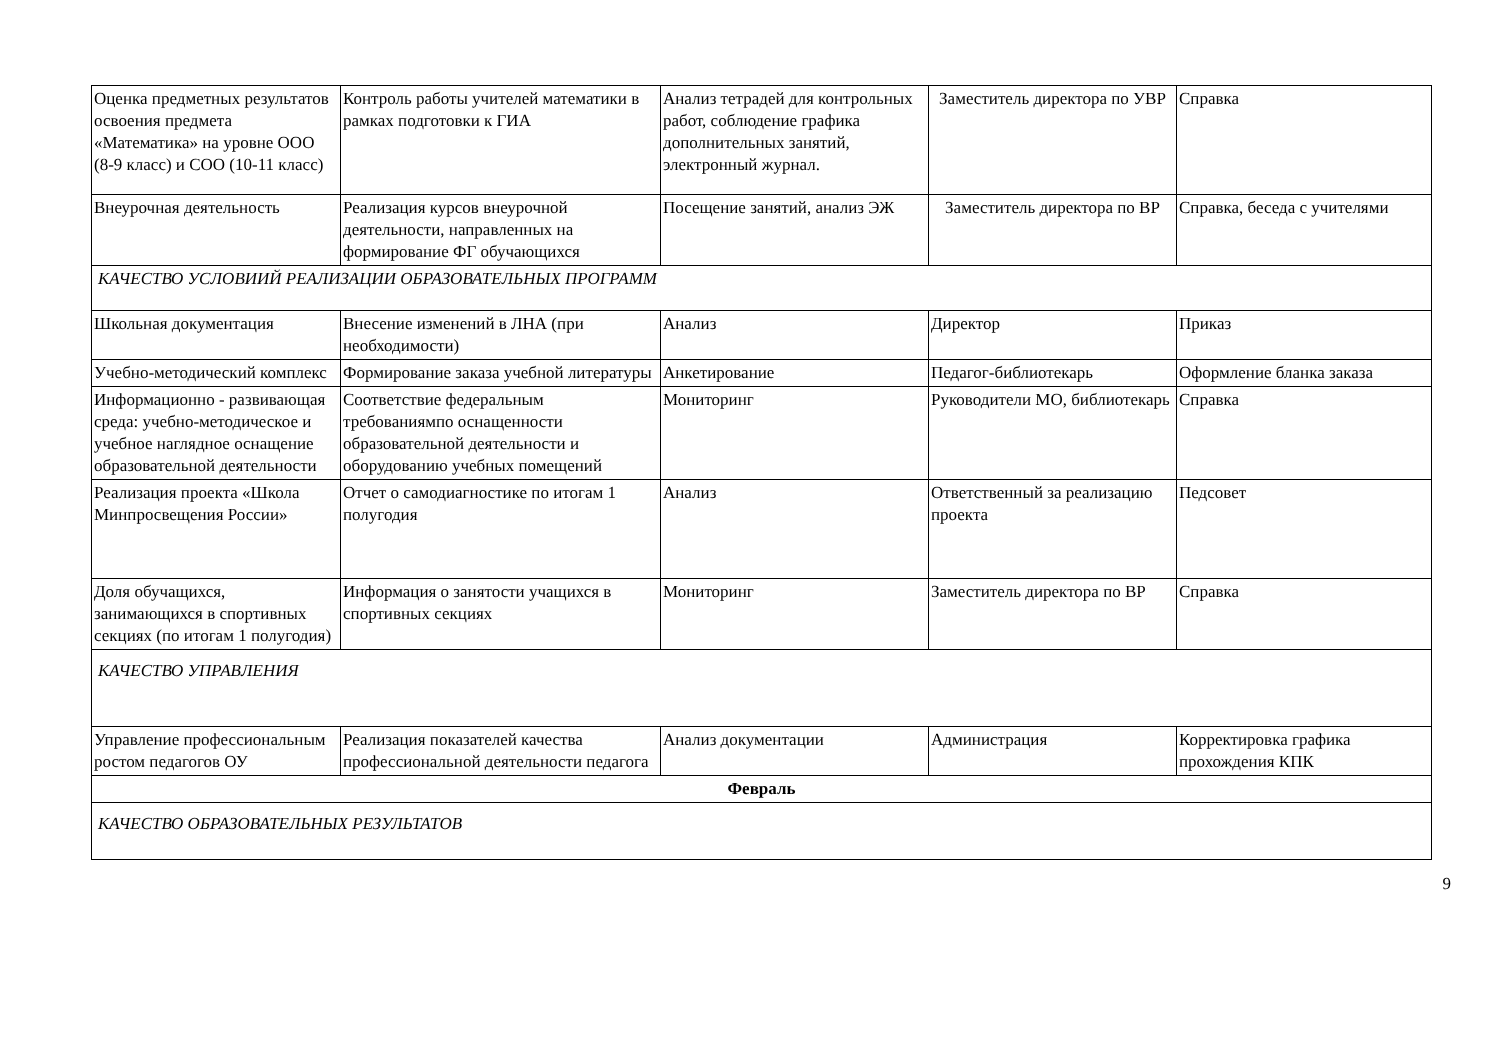| Оценка предметных результатов освоения предмета «Математика» на уровне ООО (8-9 класс) и СОО (10-11 класс) | Контроль работы учителей математики в рамках подготовки к ГИА | Анализ тетрадей для контрольных работ, соблюдение графика дополнительных занятий, электронный журнал. | Заместитель директора по УВР | Справка |
| Внеурочная деятельность | Реализация курсов внеурочной деятельности, направленных на формирование ФГ обучающихся | Посещение занятий, анализ ЭЖ | Заместитель директора по ВР | Справка, беседа с учителями |
| КАЧЕСТВО УСЛОВИИЙ РЕАЛИЗАЦИИ ОБРАЗОВАТЕЛЬНЫХ ПРОГРАММ | | | | |
| Школьная документация | Внесение изменений в ЛНА (при необходимости) | Анализ | Директор | Приказ |
| Учебно-методический комплекс | Формирование заказа учебной литературы | Анкетирование | Педагог-библиотекарь | Оформление бланка заказа |
| Информационно - развивающая среда: учебно-методическое и учебное наглядное оснащение образовательной деятельности | Соответствие федеральным требованиямпо оснащенности образовательной деятельности и оборудованию учебных помещений | Мониторинг | Руководители МО, библиотекарь | Справка |
| Реализация проекта «Школа Минпросвещения России» | Отчет о самодиагностике по итогам 1 полугодия | Анализ | Ответственный за реализацию проекта | Педсовет |
| Доля обучащихся, занимающихся в спортивных секциях (по итогам 1 полугодия) | Информация о занятости учащихся в спортивных секциях | Мониторинг | Заместитель директора по ВР | Справка |
| КАЧЕСТВО УПРАВЛЕНИЯ | | | | |
| Управление профессиональным ростом педагогов ОУ | Реализация показателей качества профессиональной деятельности педагога | Анализ документации | Администрация | Корректировка графика прохождения КПК |
| Февраль | | | | |
| КАЧЕСТВО ОБРАЗОВАТЕЛЬНЫХ РЕЗУЛЬТАТОВ | | | | |
9